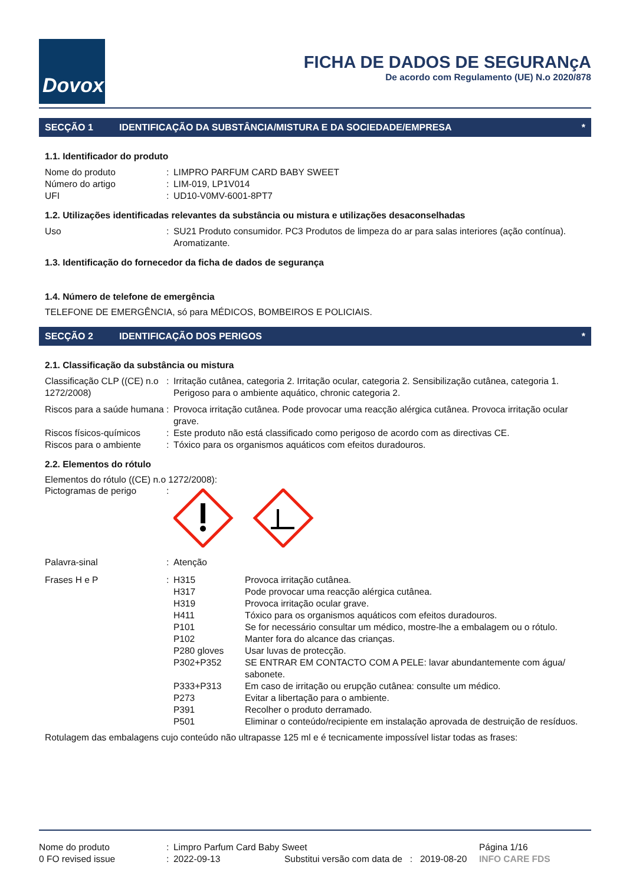Dovox
FICHA DE DADOS DE SEGURANçA
De acordo com Regulamento (UE) N.o 2020/878
SECÇÃO 1 IDENTIFICAÇÃO DA SUBSTÂNCIA/MISTURA E DA SOCIEDADE/EMPRESA *
1.1. Identificador do produto
| Nome do produto | : | LIMPRO PARFUM CARD BABY SWEET |
| Número do artigo | : | LIM-019, LP1V014 |
| UFI | : | UD10-V0MV-6001-8PT7 |
1.2. Utilizações identificadas relevantes da substância ou mistura e utilizações desaconselhadas
| Uso | : | SU21 Produto consumidor. PC3 Produtos de limpeza do ar para salas interiores (ação contínua). Aromatizante. |
1.3. Identificação do fornecedor da ficha de dados de segurança
1.4. Número de telefone de emergência
TELEFONE DE EMERGÊNCIA, só para MÉDICOS, BOMBEIROS E POLICIAIS.
SECÇÃO 2 IDENTIFICAÇÃO DOS PERIGOS *
2.1. Classificação da substância ou mistura
| Classificação CLP ((CE) n.o 1272/2008) | : | Irritação cutânea, categoria 2. Irritação ocular, categoria 2. Sensibilização cutânea, categoria 1. Perigoso para o ambiente aquático, chronic categoria 2. |
| Riscos para a saúde humana | : | Provoca irritação cutânea. Pode provocar uma reacção alérgica cutânea. Provoca irritação ocular grave. |
| Riscos físicos-químicos | : | Este produto não está classificado como perigoso de acordo com as directivas CE. |
| Riscos para o ambiente | : | Tóxico para os organismos aquáticos com efeitos duradouros. |
2.2. Elementos do rótulo
Elementos do rótulo ((CE) n.o 1272/2008):
| Pictogramas de perigo | : | |
| Palavra-sinal | : | Atenção |
| Frases H e P | : | / H315 / Provoca irritação cutânea. / / H317 / Pode provocar uma reacção alérgica cutânea. / / H319 / Provoca irritação ocular grave. / / H411 / Tóxico para os organismos aquáticos com efeitos duradouros. / / P101 / Se for necessário consultar um médico, mostre-lhe a embalagem ou o rótulo. / / P102 / Manter fora do alcance das crianças. / / P280 gloves / Usar luvas de protecção. / / P302+P352 / SE ENTRAR EM CONTACTO COM A PELE: lavar abundantemente com água/ sabonete. / / P333+P313 / Em caso de irritação ou erupção cutânea: consulte um médico. / / P273 / Evitar a libertação para o ambiente. / / P391 / Recolher o produto derramado. / / P501 / Eliminar o conteúdo/recipiente em instalação aprovada de destruição de resíduos. / |
Rotulagem das embalagens cujo conteúdo não ultrapasse 125 ml e é tecnicamente impossível listar todas as frases:
| Nome do produto | : | Limpro Parfum Card Baby Sweet | | | Página 1/16 |
| 0 FO revised issue | : | 2022-09-13 | Substitui versão com data de : | 2019-08-20 | INFO CARE FDS |